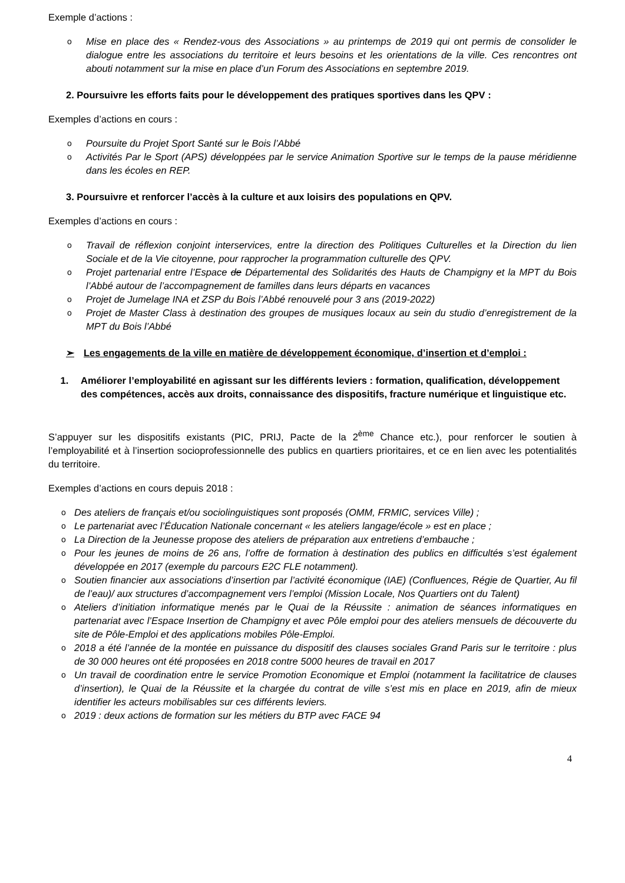Exemple d’actions :
o Mise en place des « Rendez-vous des Associations » au printemps de 2019 qui ont permis de consolider le dialogue entre les associations du territoire et leurs besoins et les orientations de la ville. Ces rencontres ont abouti notamment sur la mise en place d’un Forum des Associations en septembre 2019.
2. Poursuivre les efforts faits pour le développement des pratiques sportives dans les QPV :
Exemples d’actions en cours :
o Poursuite du Projet Sport Santé sur le Bois l’Abbé
o Activités Par le Sport (APS) développées par le service Animation Sportive sur le temps de la pause méridienne dans les écoles en REP.
3. Poursuivre et renforcer l’accès à la culture et aux loisirs des populations en QPV.
Exemples d’actions en cours :
o Travail de réflexion conjoint interservices, entre la direction des Politiques Culturelles et la Direction du lien Sociale et de la Vie citoyenne, pour rapprocher la programmation culturelle des QPV.
o Projet partenarial entre l’Espace de Départemental des Solidarités des Hauts de Champigny et la MPT du Bois l’Abbé autour de l’accompagnement de familles dans leurs départs en vacances
o Projet de Jumelage INA et ZSP du Bois l’Abbé renouvelé pour 3 ans (2019-2022)
o Projet de Master Class à destination des groupes de musiques locaux au sein du studio d’enregistrement de la MPT du Bois l’Abbé
➢ Les engagements de la ville en matière de développement économique, d’insertion et d’emploi :
1. Améliorer l’employabilité en agissant sur les différents leviers : formation, qualification, développement des compétences, accès aux droits, connaissance des dispositifs, fracture numérique et linguistique etc.
S’appuyer sur les dispositifs existants (PIC, PRIJ, Pacte de la 2<sup>ème</sup> Chance etc.), pour renforcer le soutien à l’employabilité et à l’insertion socioprofessionnelle des publics en quartiers prioritaires, et ce en lien avec les potentialités du territoire.
Exemples d’actions en cours depuis 2018 :
o Des ateliers de français et/ou sociolinguistiques sont proposés (OMM, FRMIC, services Ville) ;
o Le partenariat avec l’Éducation Nationale concernant « les ateliers langage/école » est en place ;
o La Direction de la Jeunesse propose des ateliers de préparation aux entretiens d’embauche ;
o Pour les jeunes de moins de 26 ans, l’offre de formation à destination des publics en difficultés s’est également développée en 2017 (exemple du parcours E2C FLE notamment).
o Soutien financier aux associations d’insertion par l’activité économique (IAE) (Confluences, Régie de Quartier, Au fil de l’eau)/ aux structures d’accompagnement vers l’emploi (Mission Locale, Nos Quartiers ont du Talent)
o Ateliers d’initiation informatique menés par le Quai de la Réussite : animation de séances informatiques en partenariat avec l’Espace Insertion de Champigny et avec Pôle emploi pour des ateliers mensuels de découverte du site de Pôle-Emploi et des applications mobiles Pôle-Emploi.
o 2018 a été l’année de la montée en puissance du dispositif des clauses sociales Grand Paris sur le territoire : plus de 30 000 heures ont été proposées en 2018 contre 5000 heures de travail en 2017
o Un travail de coordination entre le service Promotion Economique et Emploi (notamment la facilitatrice de clauses d’insertion), le Quai de la Réussite et la chargée du contrat de ville s’est mis en place en 2019, afin de mieux identifier les acteurs mobilisables sur ces différents leviers.
o 2019 : deux actions de formation sur les métiers du BTP avec FACE 94
4